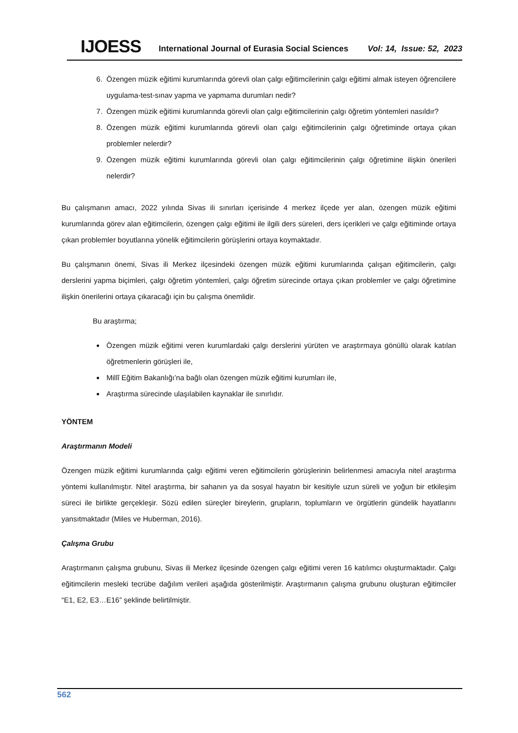IJOESS International Journal of Eurasia Social Sciences Vol: 14, Issue: 52, 2023
6. Özengen müzik eğitimi kurumlarında görevli olan çalgı eğitimcilerinin çalgı eğitimi almak isteyen öğrencilere uygulama-test-sınav yapma ve yapmama durumları nedir?
7. Özengen müzik eğitimi kurumlarında görevli olan çalgı eğitimcilerinin çalgı öğretim yöntemleri nasıldır?
8. Özengen müzik eğitimi kurumlarında görevli olan çalgı eğitimcilerinin çalgı öğretiminde ortaya çıkan problemler nelerdir?
9. Özengen müzik eğitimi kurumlarında görevli olan çalgı eğitimcilerinin çalgı öğretimine ilişkin önerileri nelerdir?
Bu çalışmanın amacı, 2022 yılında Sivas ili sınırları içerisinde 4 merkez ilçede yer alan, özengen müzik eğitimi kurumlarında görev alan eğitimcilerin, özengen çalgı eğitimi ile ilgili ders süreleri, ders içerikleri ve çalgı eğitiminde ortaya çıkan problemler boyutlarına yönelik eğitimcilerin görüşlerini ortaya koymaktadır.
Bu çalışmanın önemi, Sivas ili Merkez ilçesindeki özengen müzik eğitimi kurumlarında çalışan eğitimcilerin, çalgı derslerini yapma biçimleri, çalgı öğretim yöntemleri, çalgı öğretim sürecinde ortaya çıkan problemler ve çalgı öğretimine ilişkin önerilerini ortaya çıkaracağı için bu çalışma önemlidir.
Bu araştırma;
Özengen müzik eğitimi veren kurumlardaki çalgı derslerini yürüten ve araştırmaya gönüllü olarak katılan öğretmenlerin görüşleri ile,
Millî Eğitim Bakanlığı’na bağlı olan özengen müzik eğitimi kurumları ile,
Araştırma sürecinde ulaşılabilen kaynaklar ile sınırlıdır.
YÖNTEM
Araştırmanın Modeli
Özengen müzik eğitimi kurumlarında çalgı eğitimi veren eğitimcilerin görüşlerinin belirlenmesi amacıyla nitel araştırma yöntemi kullanılmıştır. Nitel araştırma, bir sahanın ya da sosyal hayatın bir kesitiyle uzun süreli ve yoğun bir etkileşim süreci ile birlikte gerçekleşir. Sözü edilen süreçler bireylerin, grupların, toplumların ve örgütlerin gündelik hayatlarını yansıtmaktadır (Miles ve Huberman, 2016).
Çalışma Grubu
Araştırmanın çalışma grubunu, Sivas ili Merkez ilçesinde özengen çalgı eğitimi veren 16 katılımcı oluşturmaktadır. Çalgı eğitimcilerin mesleki tecrübe dağılım verileri aşağıda gösterilmiştir. Araştırmanın çalışma grubunu oluşturan eğitimciler “E1, E2, E3…E16” şeklinde belirtilmiştir.
562